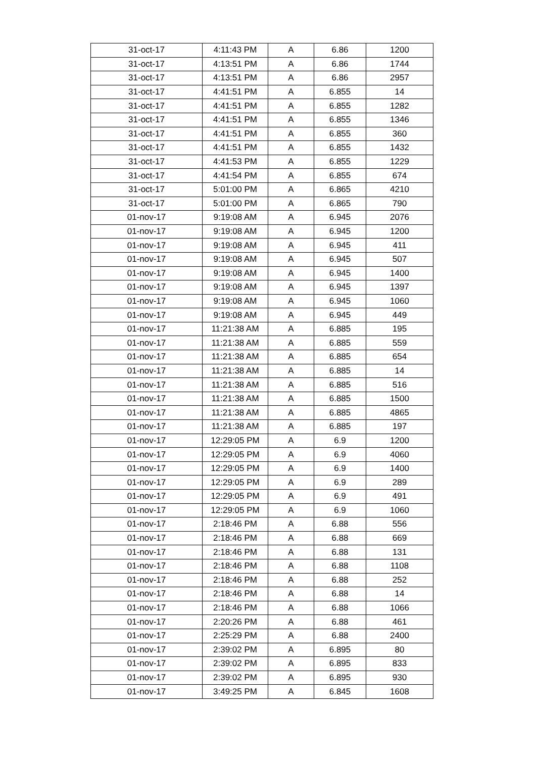| 31-oct-17 | 4:11:43 PM | A | 6.86 | 1200 |
| 31-oct-17 | 4:13:51 PM | A | 6.86 | 1744 |
| 31-oct-17 | 4:13:51 PM | A | 6.86 | 2957 |
| 31-oct-17 | 4:41:51 PM | A | 6.855 | 14 |
| 31-oct-17 | 4:41:51 PM | A | 6.855 | 1282 |
| 31-oct-17 | 4:41:51 PM | A | 6.855 | 1346 |
| 31-oct-17 | 4:41:51 PM | A | 6.855 | 360 |
| 31-oct-17 | 4:41:51 PM | A | 6.855 | 1432 |
| 31-oct-17 | 4:41:53 PM | A | 6.855 | 1229 |
| 31-oct-17 | 4:41:54 PM | A | 6.855 | 674 |
| 31-oct-17 | 5:01:00 PM | A | 6.865 | 4210 |
| 31-oct-17 | 5:01:00 PM | A | 6.865 | 790 |
| 01-nov-17 | 9:19:08 AM | A | 6.945 | 2076 |
| 01-nov-17 | 9:19:08 AM | A | 6.945 | 1200 |
| 01-nov-17 | 9:19:08 AM | A | 6.945 | 411 |
| 01-nov-17 | 9:19:08 AM | A | 6.945 | 507 |
| 01-nov-17 | 9:19:08 AM | A | 6.945 | 1400 |
| 01-nov-17 | 9:19:08 AM | A | 6.945 | 1397 |
| 01-nov-17 | 9:19:08 AM | A | 6.945 | 1060 |
| 01-nov-17 | 9:19:08 AM | A | 6.945 | 449 |
| 01-nov-17 | 11:21:38 AM | A | 6.885 | 195 |
| 01-nov-17 | 11:21:38 AM | A | 6.885 | 559 |
| 01-nov-17 | 11:21:38 AM | A | 6.885 | 654 |
| 01-nov-17 | 11:21:38 AM | A | 6.885 | 14 |
| 01-nov-17 | 11:21:38 AM | A | 6.885 | 516 |
| 01-nov-17 | 11:21:38 AM | A | 6.885 | 1500 |
| 01-nov-17 | 11:21:38 AM | A | 6.885 | 4865 |
| 01-nov-17 | 11:21:38 AM | A | 6.885 | 197 |
| 01-nov-17 | 12:29:05 PM | A | 6.9 | 1200 |
| 01-nov-17 | 12:29:05 PM | A | 6.9 | 4060 |
| 01-nov-17 | 12:29:05 PM | A | 6.9 | 1400 |
| 01-nov-17 | 12:29:05 PM | A | 6.9 | 289 |
| 01-nov-17 | 12:29:05 PM | A | 6.9 | 491 |
| 01-nov-17 | 12:29:05 PM | A | 6.9 | 1060 |
| 01-nov-17 | 2:18:46 PM | A | 6.88 | 556 |
| 01-nov-17 | 2:18:46 PM | A | 6.88 | 669 |
| 01-nov-17 | 2:18:46 PM | A | 6.88 | 131 |
| 01-nov-17 | 2:18:46 PM | A | 6.88 | 1108 |
| 01-nov-17 | 2:18:46 PM | A | 6.88 | 252 |
| 01-nov-17 | 2:18:46 PM | A | 6.88 | 14 |
| 01-nov-17 | 2:18:46 PM | A | 6.88 | 1066 |
| 01-nov-17 | 2:20:26 PM | A | 6.88 | 461 |
| 01-nov-17 | 2:25:29 PM | A | 6.88 | 2400 |
| 01-nov-17 | 2:39:02 PM | A | 6.895 | 80 |
| 01-nov-17 | 2:39:02 PM | A | 6.895 | 833 |
| 01-nov-17 | 2:39:02 PM | A | 6.895 | 930 |
| 01-nov-17 | 3:49:25 PM | A | 6.845 | 1608 |